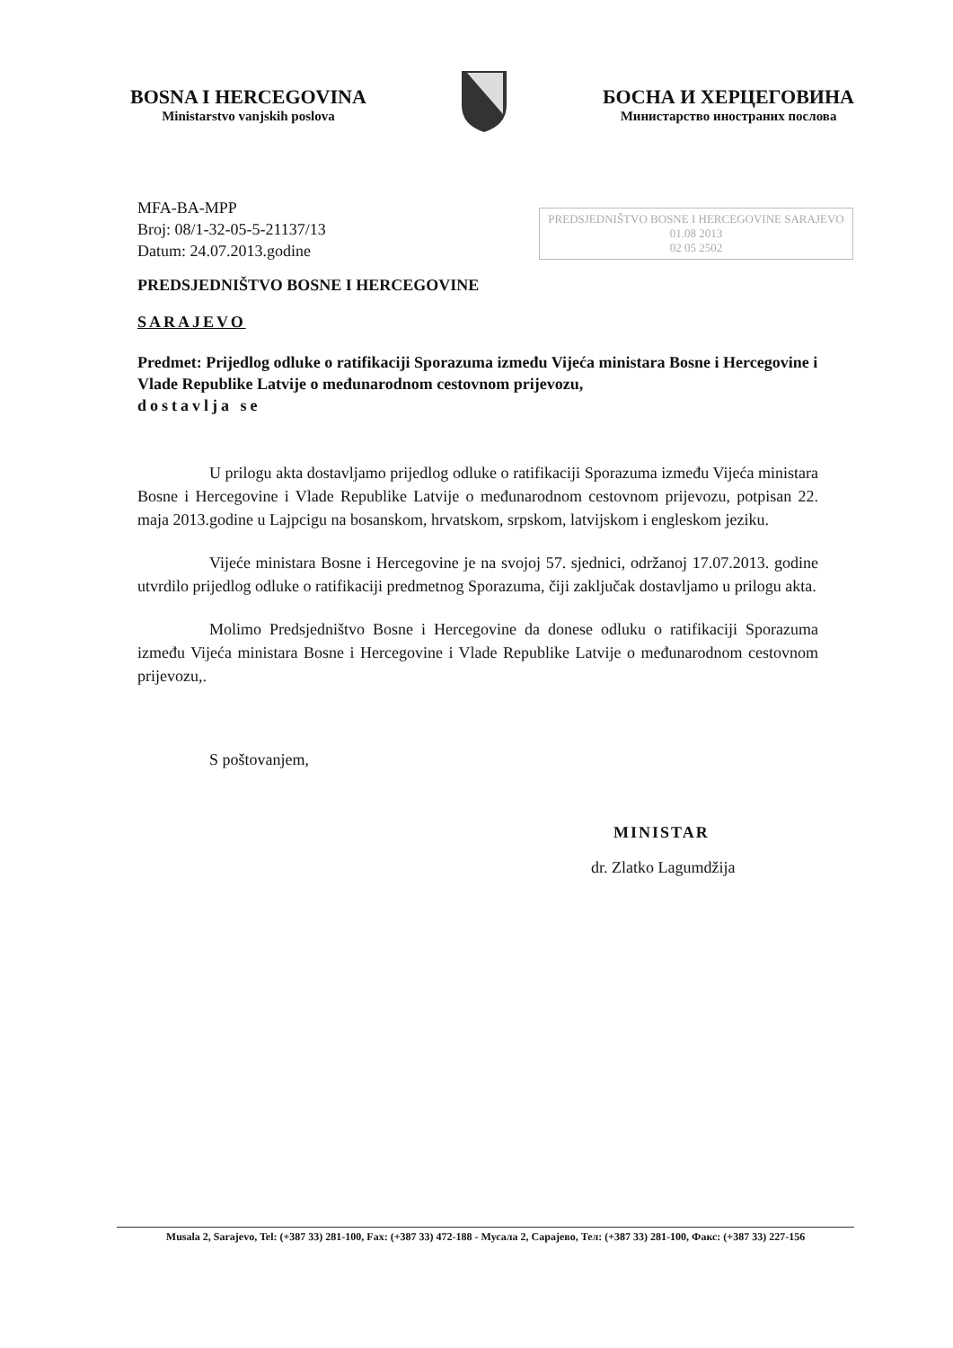BOSNA I HERCEGOVINA
Ministarstvo vanjskih poslova
БОСНА И ХЕРЦЕГОВИНА
Министарство иностраних послова
MFA-BA-MPP
Broj: 08/1-32-05-5-21137/13
Datum: 24.07.2013.godine
PREDSJEDNIŠTVO BOSNE I HERCEGOVINE SARAJEVO
01.08 2013
02 05 2502
PREDSJEDNIŠTVO BOSNE I HERCEGOVINE
SARAJEVO
Predmet: Prijedlog odluke o ratifikaciji Sporazuma između Vijeća ministara Bosne i Hercegovine i Vlade Republike Latvije o međunarodnom cestovnom prijevozu,
dostavlja se
U prilogu akta dostavljamo prijedlog odluke o ratifikaciji Sporazuma između Vijeća ministara Bosne i Hercegovine i Vlade Republike Latvije o međunarodnom cestovnom prijevozu, potpisan 22. maja 2013.godine u Lajpcigu na bosanskom, hrvatskom, srpskom, latvijskom i engleskom jeziku.
Vijeće ministara Bosne i Hercegovine je na svojoj 57. sjednici, održanoj 17.07.2013. godine utvrdilo prijedlog odluke o ratifikaciji predmetnog Sporazuma, čiji zaključak dostavljamo u prilogu akta.
Molimo Predsjedništvo Bosne i Hercegovine da donese odluku o ratifikaciji Sporazuma između Vijeća ministara Bosne i Hercegovine i Vlade Republike Latvije o međunarodnom cestovnom prijevozu,.
S poštovanjem,
MINISTAR
dr. Zlatko Lagumdžija
Musala 2, Sarajevo, Tel: (+387 33) 281-100, Fax: (+387 33) 472-188 - Мусала 2, Сарајево, Тел: (+387 33) 281-100, Факс: (+387 33) 227-156